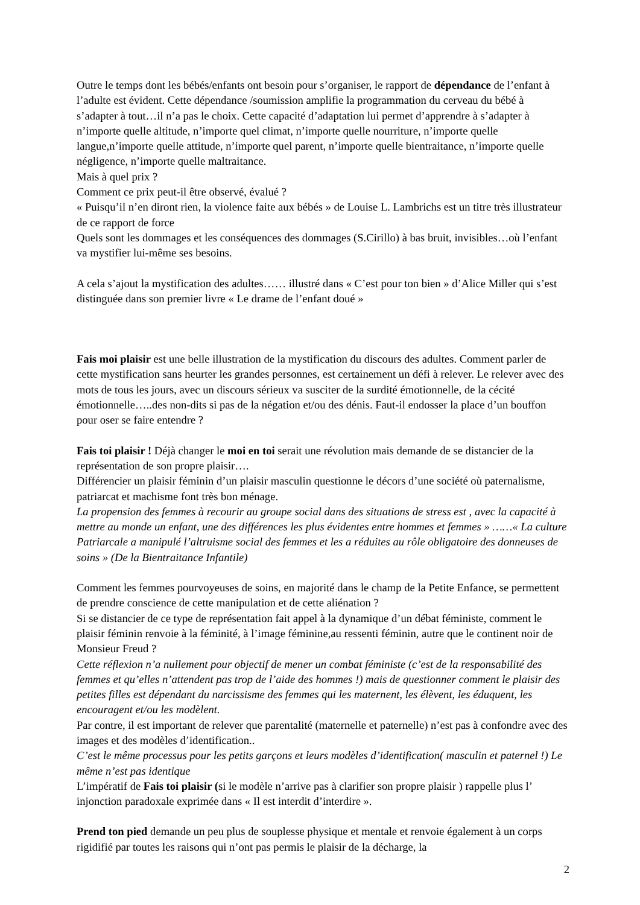Outre le temps dont les bébés/enfants ont besoin pour s’organiser, le rapport de dépendance de l’enfant à l’adulte est évident. Cette dépendance /soumission amplifie la programmation du cerveau du bébé à s’adapter à tout…il n’a pas le choix. Cette capacité d’adaptation lui permet d’apprendre à s’adapter à n’importe quelle altitude, n’importe quel climat, n’importe quelle nourriture, n’importe quelle langue,n’importe quelle attitude, n’importe quel parent, n’importe quelle bientraitance, n’importe quelle négligence, n’importe quelle maltraitance.
Mais à quel prix ?
Comment ce prix peut-il être observé, évalué ?
« Puisqu’il n’en diront rien, la violence faite aux bébés » de Louise L. Lambrichs est un titre très illustrateur de ce rapport de force
Quels sont les dommages et les conséquences des dommages (S.Cirillo) à bas bruit, invisibles…où l’enfant va mystifier lui-même ses besoins.
A cela s’ajout la mystification des adultes…… illustré dans « C’est pour ton bien » d’Alice Miller qui s’est distinguée dans son premier livre « Le drame de l’enfant doué »
Fais moi plaisir est une belle illustration de la mystification du discours des adultes. Comment parler de cette mystification sans heurter les grandes personnes, est certainement un défi à relever. Le relever avec des mots de tous les jours, avec un discours sérieux va susciter de la surdité émotionnelle, de la cécité émotionnelle…..des non-dits si pas de la négation et/ou des dénis. Faut-il endosser la place d’un bouffon pour oser se faire entendre ?
Fais toi plaisir ! Déjà changer le moi en toi serait une révolution mais demande de se distancier de la représentation de son propre plaisir….
Différencier un plaisir féminin d’un plaisir masculin questionne le décors d’une société où paternalisme, patriarcat et machisme font très bon ménage.
La propension des femmes à recourir au groupe social dans des situations de stress est , avec la capacité à mettre au monde un enfant, une des différences les plus évidentes entre hommes et femmes » ……« La culture Patriarcale a manipulé l’altruisme social des femmes et les a réduites au rôle obligatoire des donneuses de soins » (De la Bientraitance Infantile)
Comment les femmes pourvoyeuses de soins, en majorité dans le champ de la Petite Enfance, se permettent de prendre conscience de cette manipulation et de cette aliénation ?
Si se distancier de ce type de représentation fait appel à la dynamique d’un débat féministe, comment le plaisir féminin renvoie à la féminité, à l’image féminine,au ressenti féminin, autre que le continent noir de Monsieur Freud ?
Cette réflexion n’a nullement pour objectif de mener un combat féministe (c’est de la responsabilité des femmes et qu’elles n’attendent pas trop de l’aide des hommes !) mais de questionner comment le plaisir des petites filles est dépendant du narcissisme des femmes qui les maternent, les élèvent, les éduquent, les encouragent et/ou les modèlent.
Par contre, il est important de relever que parentalité (maternelle et paternelle) n’est pas à confondre avec des images et des modèles d’identification..
C’est le même processus pour les petits garçons et leurs modèles d’identification( masculin et paternel !) Le même n’est pas identique
L’impératif de Fais toi plaisir (si le modèle n’arrive pas à clarifier son propre plaisir ) rappelle plus l’ injonction paradoxale exprimée dans « Il est interdit d’interdire ».
Prend ton pied demande un peu plus de souplesse physique et mentale et renvoie également à un corps rigidifié par toutes les raisons qui n’ont pas permis le plaisir de la décharge, la
2